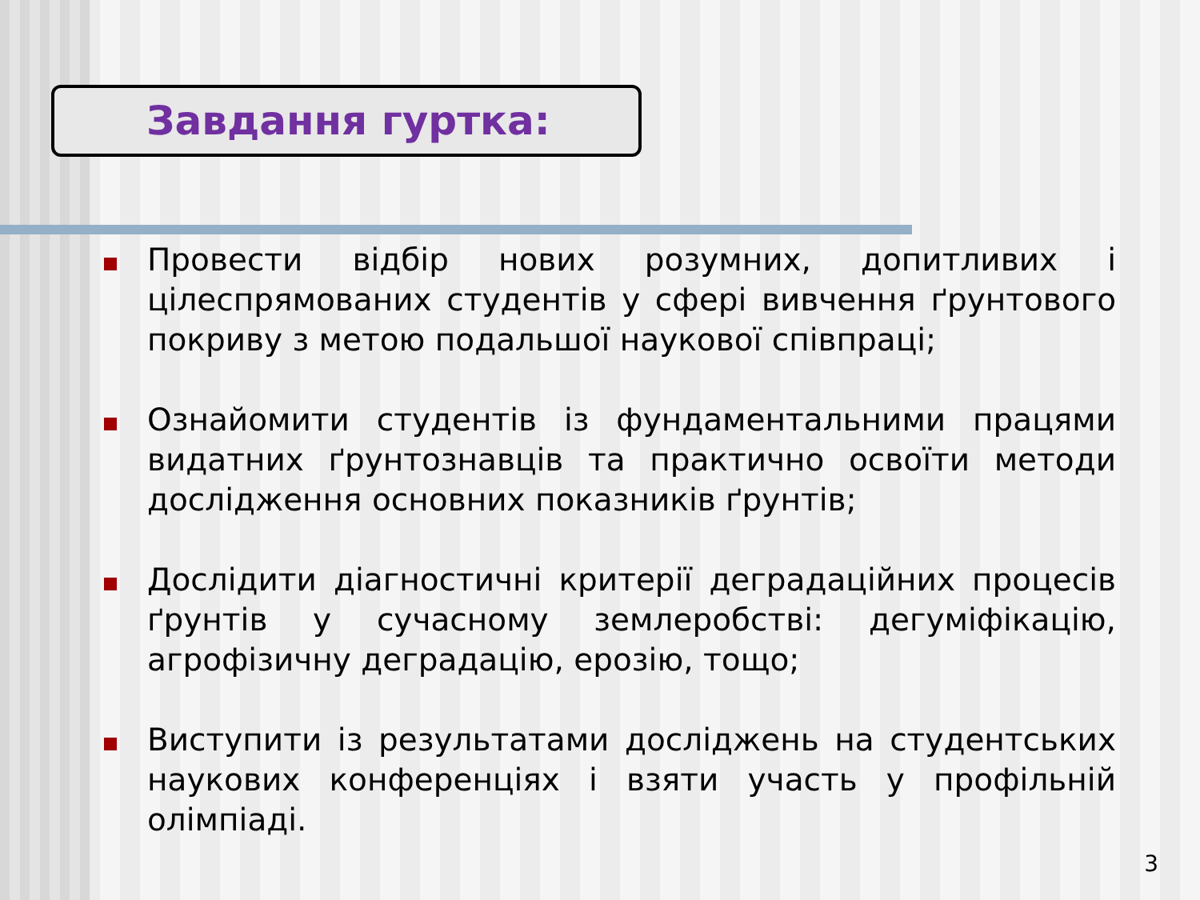Завдання гуртка:
Провести відбір нових розумних, допитливих і цілеспрямованих студентів у сфері вивчення ґрунтового покриву з метою подальшої наукової співпраці;
Ознайомити студентів із фундаментальними працями видатних ґрунтознавців та практично освоїти методи дослідження основних показників ґрунтів;
Дослідити діагностичні критерії деградаційних процесів ґрунтів у сучасному землеробстві: дегуміфікацію, агрофізичну деградацію, ерозію, тощо;
Виступити із результатами досліджень на студентських наукових конференціях і взяти участь у профільній олімпіаді.
3